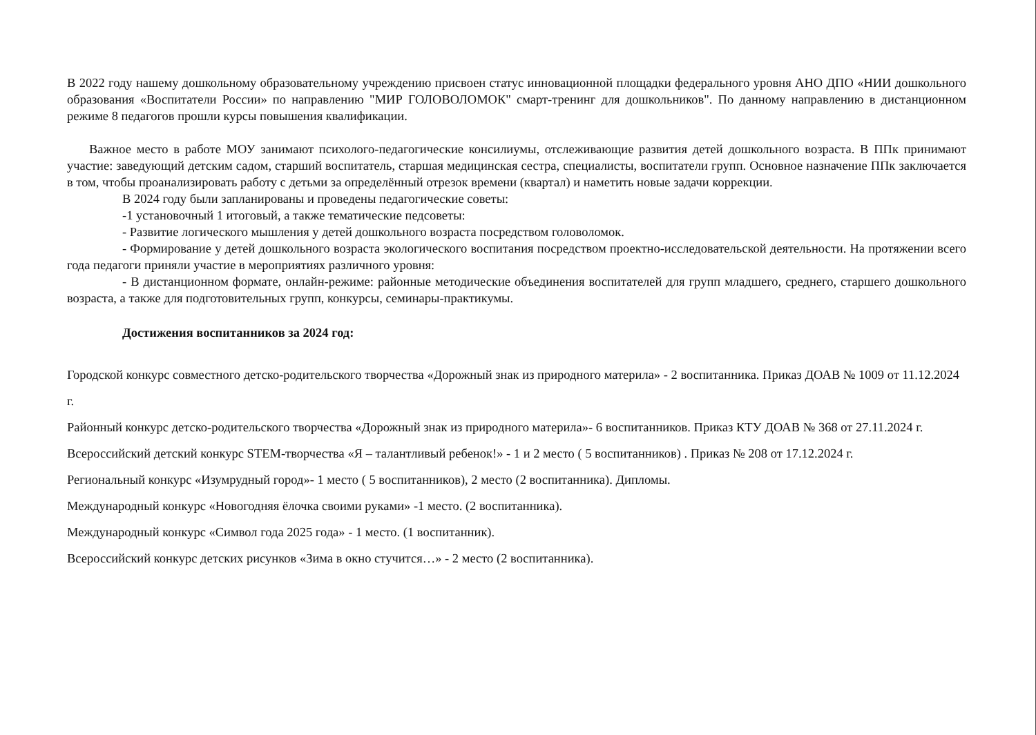В 2022 году нашему дошкольному образовательному учреждению присвоен статус инновационной площадки федерального уровня АНО ДПО «НИИ дошкольного образования «Воспитатели России» по направлению "МИР ГОЛОВОЛОМОК" смарт-тренинг для дошкольников". По данному направлению в дистанционном режиме 8 педагогов прошли курсы повышения квалификации.
Важное место в работе МОУ занимают психолого-педагогические консилиумы, отслеживающие развития детей дошкольного возраста. В ППк принимают участие: заведующий детским садом, старший воспитатель, старшая медицинская сестра, специалисты, воспитатели групп. Основное назначение ППк заключается в том, чтобы проанализировать работу с детьми за определённый отрезок времени (квартал) и наметить новые задачи коррекции.
В 2024 году были запланированы и проведены педагогические советы:
-1 установочный 1 итоговый, а также тематические педсоветы:
- Развитие логического мышления у детей дошкольного возраста посредством головоломок.
- Формирование у детей дошкольного возраста экологического воспитания посредством проектно-исследовательской деятельности. На протяжении всего года педагоги приняли участие в мероприятиях различного уровня:
- В дистанционном формате, онлайн-режиме: районные методические объединения воспитателей для групп младшего, среднего, старшего дошкольного возраста, а также для подготовительных групп, конкурсы, семинары-практикумы.
Достижения воспитанников за 2024 год:
Городской конкурс совместного детско-родительского творчества «Дорожный знак из природного материла» - 2 воспитанника. Приказ ДОАВ № 1009 от 11.12.2024 г.
Районный конкурс детско-родительского творчества «Дорожный знак из природного материла»- 6 воспитанников. Приказ КТУ ДОАВ № 368 от 27.11.2024 г.
Всероссийский детский конкурс STEM-творчества «Я – талантливый ребенок!» - 1 и 2 место ( 5 воспитанников) . Приказ № 208 от 17.12.2024 г.
Региональный конкурс «Изумрудный город»- 1 место ( 5 воспитанников), 2 место (2 воспитанника). Дипломы.
Международный конкурс «Новогодняя ёлочка своими руками» -1 место. (2 воспитанника).
Международный конкурс «Символ года 2025 года» - 1 место. (1 воспитанник).
Всероссийский конкурс детских рисунков «Зима в окно стучится…» - 2 место (2 воспитанника).